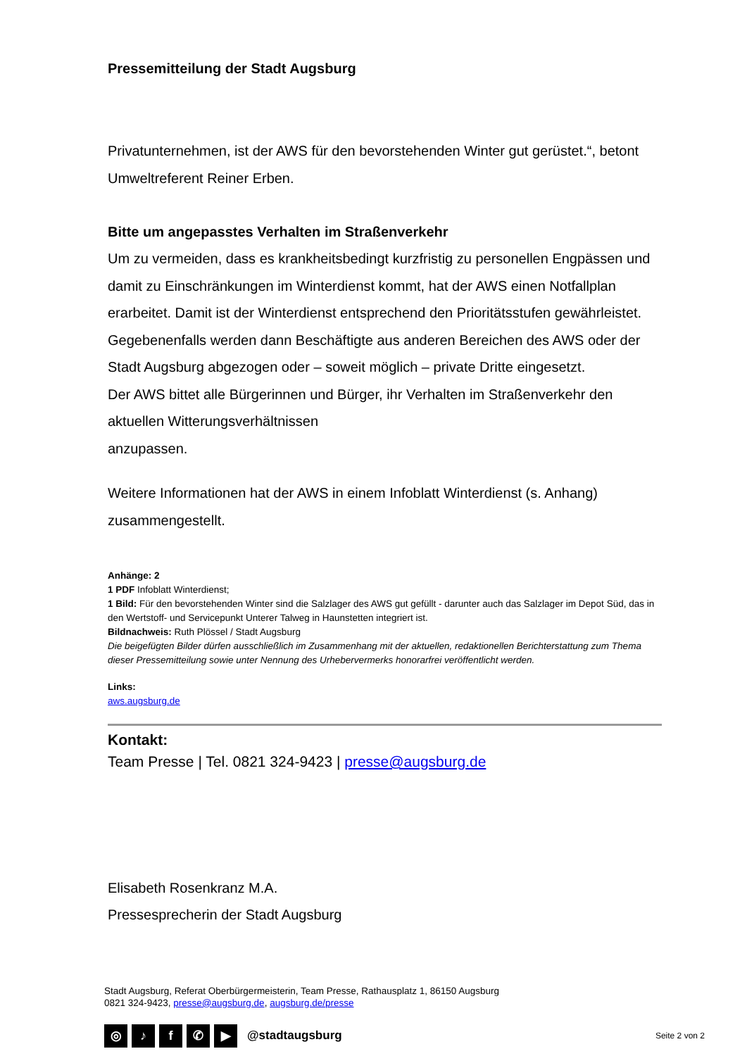Pressemitteilung der Stadt Augsburg
Privatunternehmen, ist der AWS für den bevorstehenden Winter gut gerüstet.“, betont Umweltreferent Reiner Erben.
Bitte um angepasstes Verhalten im Straßenverkehr
Um zu vermeiden, dass es krankheitsbedingt kurzfristig zu personellen Engpässen und damit zu Einschränkungen im Winterdienst kommt, hat der AWS einen Notfallplan erarbeitet. Damit ist der Winterdienst entsprechend den Prioritätsstufen gewährleistet. Gegebenenfalls werden dann Beschäftigte aus anderen Bereichen des AWS oder der Stadt Augsburg abgezogen oder – soweit möglich – private Dritte eingesetzt.
Der AWS bittet alle Bürgerinnen und Bürger, ihr Verhalten im Straßenverkehr den aktuellen Witterungsverhältnissen
anzupassen.
Weitere Informationen hat der AWS in einem Infoblatt Winterdienst (s. Anhang) zusammengestellt.
Anhänge: 2
1 PDF Infoblatt Winterdienst;
1 Bild: Für den bevorstehenden Winter sind die Salzlager des AWS gut gefüllt - darunter auch das Salzlager im Depot Süd, das in den Wertstoff- und Servicepunkt Unterer Talweg in Haunstetten integriert ist.
Bildnachweis: Ruth Plössel / Stadt Augsburg
Die beigefügten Bilder dürfen ausschließlich im Zusammenhang mit der aktuellen, redaktionellen Berichterstattung zum Thema dieser Pressemitteilung sowie unter Nennung des Urhebervermerks honorarfrei veröffentlicht werden.
Links:
aws.augsburg.de
Kontakt:
Team Presse | Tel. 0821 324-9423 | presse@augsburg.de
Elisabeth Rosenkranz M.A.
Pressesprecherin der Stadt Augsburg
Stadt Augsburg, Referat Oberbürgermeisterin, Team Presse, Rathausplatz 1, 86150 Augsburg
0821 324-9423, presse@augsburg.de, augsburg.de/presse
◎ ♪ f ✆ ▶ @stadtaugsburg Seite 2 von 2